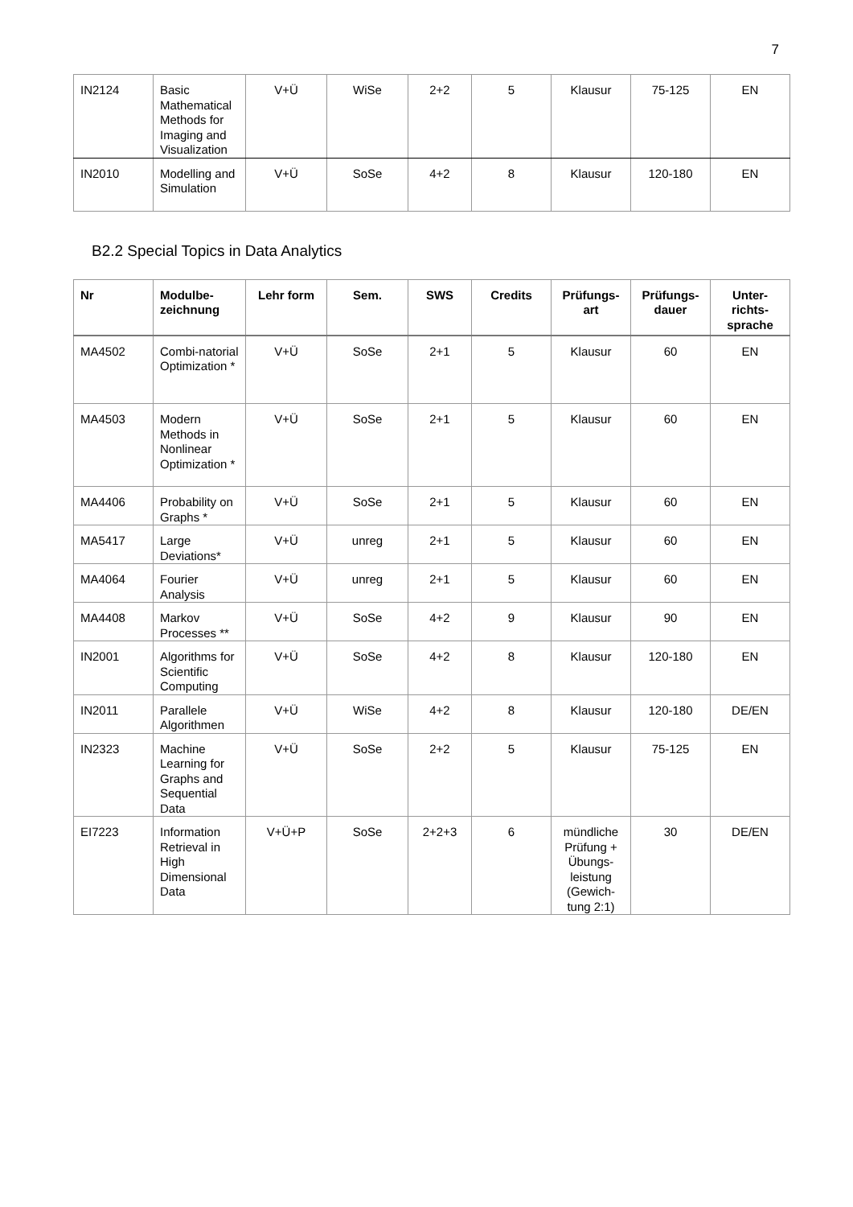7
| IN2124 | Basic Mathematical Methods for Imaging and Visualization | V+Ü | WiSe | 2+2 | 5 | Klausur | 75-125 | EN |
| IN2010 | Modelling and Simulation | V+Ü | SoSe | 4+2 | 8 | Klausur | 120-180 | EN |
B2.2 Special Topics in Data Analytics
| Nr | Modulbe-zeichnung | Lehr form | Sem. | SWS | Credits | Prüfungs-art | Prüfungs-dauer | Unter-richts-sprache |
| --- | --- | --- | --- | --- | --- | --- | --- | --- |
| MA4502 | Combi-natorial Optimization * | V+Ü | SoSe | 2+1 | 5 | Klausur | 60 | EN |
| MA4503 | Modern Methods in Nonlinear Optimization * | V+Ü | SoSe | 2+1 | 5 | Klausur | 60 | EN |
| MA4406 | Probability on Graphs * | V+Ü | SoSe | 2+1 | 5 | Klausur | 60 | EN |
| MA5417 | Large Deviations* | V+Ü | unreg | 2+1 | 5 | Klausur | 60 | EN |
| MA4064 | Fourier Analysis | V+Ü | unreg | 2+1 | 5 | Klausur | 60 | EN |
| MA4408 | Markov Processes ** | V+Ü | SoSe | 4+2 | 9 | Klausur | 90 | EN |
| IN2001 | Algorithms for Scientific Computing | V+Ü | SoSe | 4+2 | 8 | Klausur | 120-180 | EN |
| IN2011 | Parallele Algorithmen | V+Ü | WiSe | 4+2 | 8 | Klausur | 120-180 | DE/EN |
| IN2323 | Machine Learning for Graphs and Sequential Data | V+Ü | SoSe | 2+2 | 5 | Klausur | 75-125 | EN |
| EI7223 | Information Retrieval in High Dimensional Data | V+Ü+P | SoSe | 2+2+3 | 6 | mündliche Prüfung + Übungs-leistung (Gewich-tung 2:1) | 30 | DE/EN |